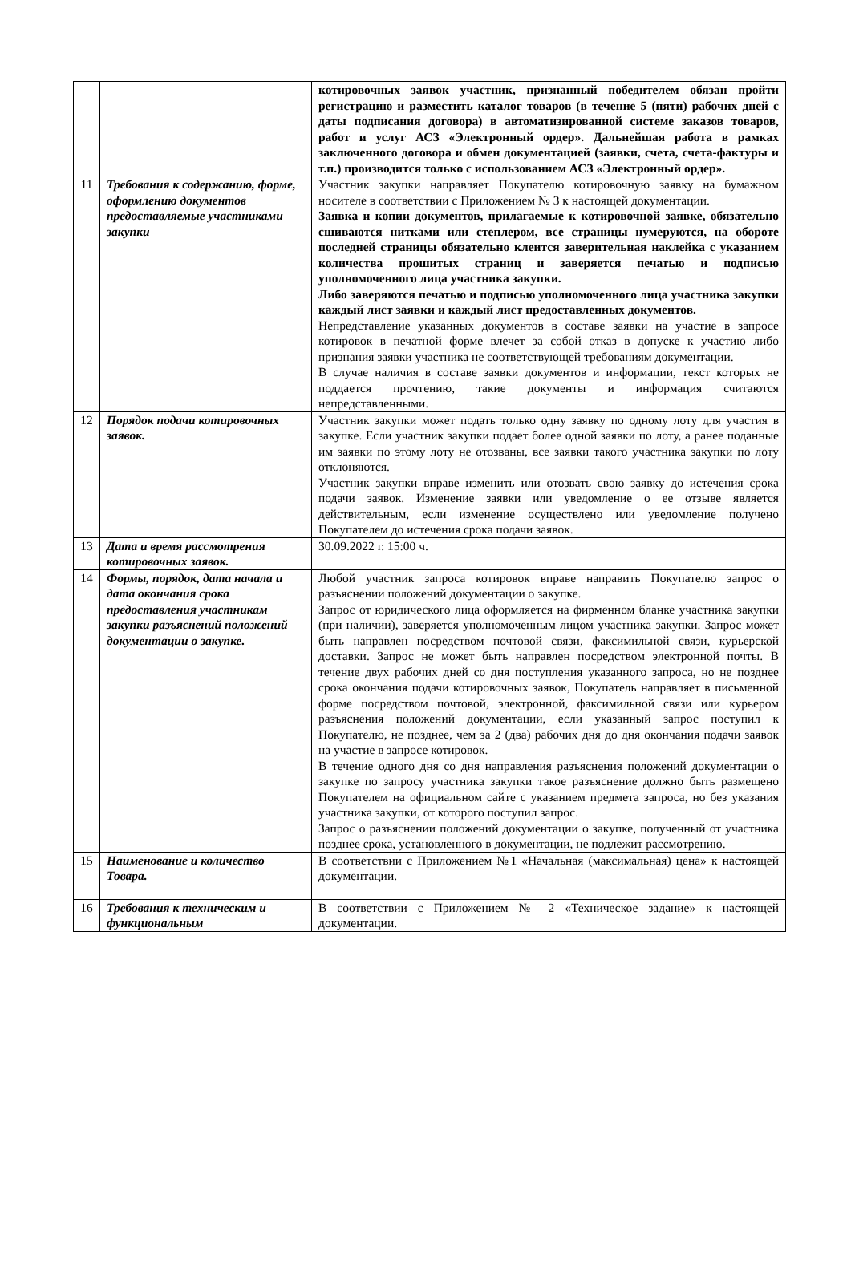| | | котировочных заявок участник, признанный победителем обязан пройти регистрацию и разместить каталог товаров (в течение 5 (пяти) рабочих дней с даты подписания договора) в автоматизированной системе заказов товаров, работ и услуг АСЗ «Электронный ордер». Дальнейшая работа в рамках заключенного договора и обмен документацией (заявки, счета, счета-фактуры и т.п.) производится только с использованием АСЗ «Электронный ордер». |
| 11 | Требования к содержанию, форме, оформлению документов предоставляемые участниками закупки | Участник закупки направляет Покупателю котировочную заявку на бумажном носителе в соответствии с Приложением № 3 к настоящей документации. Заявка и копии документов, прилагаемые к котировочной заявке, обязательно сшиваются нитками или степлером, все страницы нумеруются, на обороте последней страницы обязательно клеится заверительная наклейка с указанием количества прошитых страниц и заверяется печатью и подписью уполномоченного лица участника закупки. Либо заверяются печатью и подписью уполномоченного лица участника закупки каждый лист заявки и каждый лист предоставленных документов. Непредставление указанных документов в составе заявки на участие в запросе котировок в печатной форме влечет за собой отказ в допуске к участию либо признания заявки участника не соответствующей требованиям документации. В случае наличия в составе заявки документов и информации, текст которых не поддается прочтению, такие документы и информация считаются непредставленными. |
| 12 | Порядок подачи котировочных заявок. | Участник закупки может подать только одну заявку по одному лоту для участия в закупке. Если участник закупки подает более одной заявки по лоту, а ранее поданные им заявки по этому лоту не отозваны, все заявки такого участника закупки по лоту отклоняются. Участник закупки вправе изменить или отозвать свою заявку до истечения срока подачи заявок. Изменение заявки или уведомление о ее отзыве является действительным, если изменение осуществлено или уведомление получено Покупателем до истечения срока подачи заявок. |
| 13 | Дата и время рассмотрения котировочных заявок. | 30.09.2022 г. 15:00 ч. |
| 14 | Формы, порядок, дата начала и дата окончания срока предоставления участникам закупки разъяснений положений документации о закупке. | Любой участник запроса котировок вправе направить Покупателю запрос о разъяснении положений документации о закупке. Запрос от юридического лица оформляется на фирменном бланке участника закупки (при наличии), заверяется уполномоченным лицом участника закупки. Запрос может быть направлен посредством почтовой связи, факсимильной связи, курьерской доставки. Запрос не может быть направлен посредством электронной почты. В течение двух рабочих дней со дня поступления указанного запроса, но не позднее срока окончания подачи котировочных заявок, Покупатель направляет в письменной форме посредством почтовой, электронной, факсимильной связи или курьером разъяснения положений документации, если указанный запрос поступил к Покупателю, не позднее, чем за 2 (два) рабочих дня до дня окончания подачи заявок на участие в запросе котировок. В течение одного дня со дня направления разъяснения положений документации о закупке по запросу участника закупки такое разъяснение должно быть размещено Покупателем на официальном сайте с указанием предмета запроса, но без указания участника закупки, от которого поступил запрос. Запрос о разъяснении положений документации о закупке, полученный от участника позднее срока, установленного в документации, не подлежит рассмотрению. |
| 15 | Наименование и количество Товара. | В соответствии с Приложением №1 «Начальная (максимальная) цена» к настоящей документации. |
| 16 | Требования к техническим и функциональным | В соответствии с Приложением № 2 «Техническое задание» к настоящей документации. |